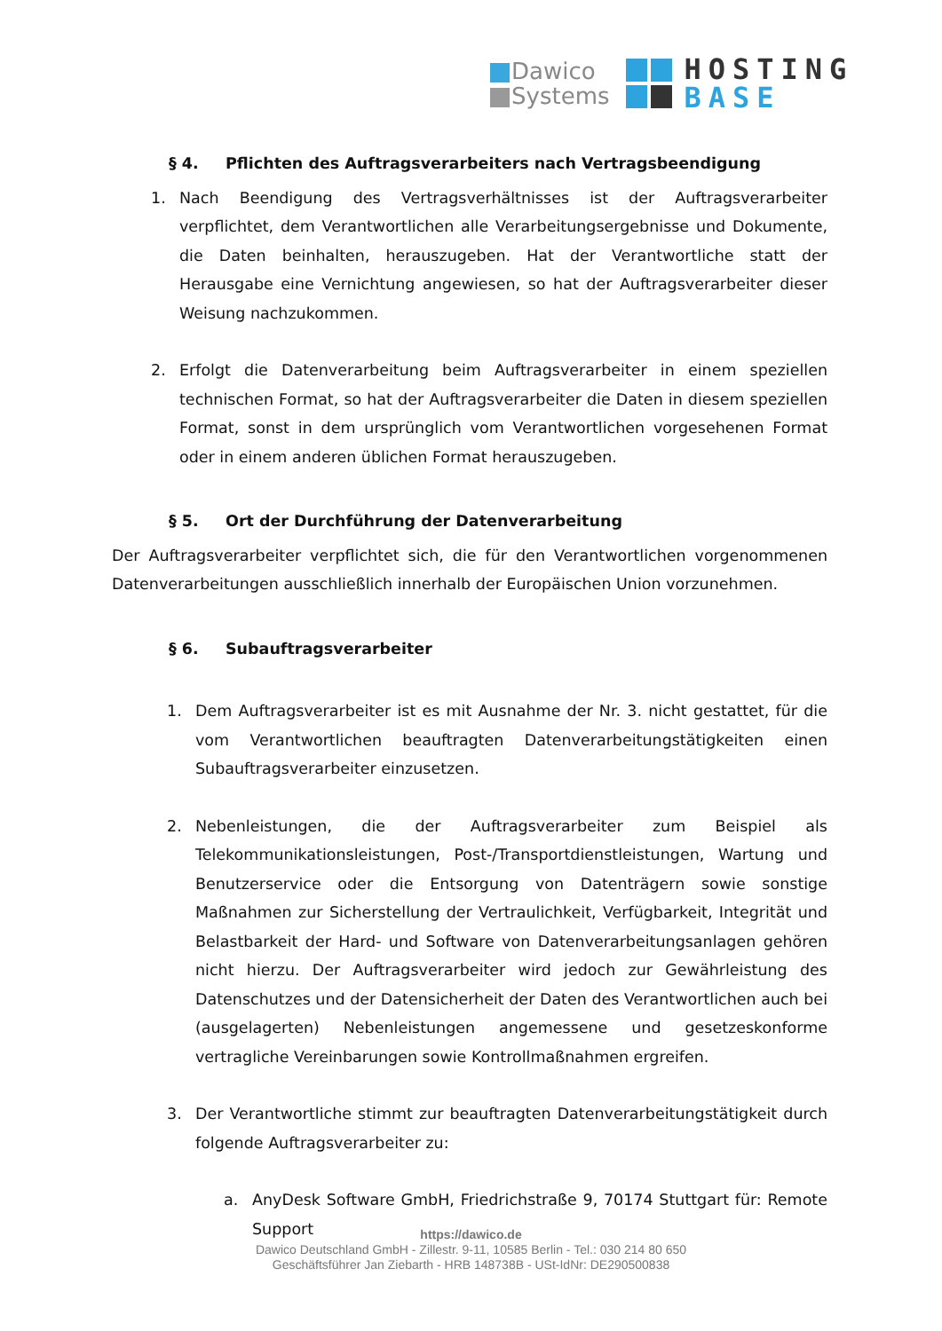Dawico
Systems
HOSTING
BASE
§ 4. Pflichten des Auftragsverarbeiters nach Vertragsbeendigung
1. Nach Beendigung des Vertragsverhältnisses ist der Auftragsverarbeiter verpflichtet, dem Verantwortlichen alle Verarbeitungsergebnisse und Dokumente, die Daten beinhalten, herauszugeben. Hat der Verantwortliche statt der Herausgabe eine Vernichtung angewiesen, so hat der Auftragsverarbeiter dieser Weisung nachzukommen.
2. Erfolgt die Datenverarbeitung beim Auftragsverarbeiter in einem speziellen technischen Format, so hat der Auftragsverarbeiter die Daten in diesem speziellen Format, sonst in dem ursprünglich vom Verantwortlichen vorgesehenen Format oder in einem anderen üblichen Format herauszugeben.
§ 5. Ort der Durchführung der Datenverarbeitung
Der Auftragsverarbeiter verpflichtet sich, die für den Verantwortlichen vorgenommenen Datenverarbeitungen ausschließlich innerhalb der Europäischen Union vorzunehmen.
§ 6. Subauftragsverarbeiter
1. Dem Auftragsverarbeiter ist es mit Ausnahme der Nr. 3. nicht gestattet, für die vom Verantwortlichen beauftragten Datenverarbeitungstätigkeiten einen Subauftragsverarbeiter einzusetzen.
2. Nebenleistungen, die der Auftragsverarbeiter zum Beispiel als Telekommunikationsleistungen, Post-/Transportdienstleistungen, Wartung und Benutzerservice oder die Entsorgung von Datenträgern sowie sonstige Maßnahmen zur Sicherstellung der Vertraulichkeit, Verfügbarkeit, Integrität und Belastbarkeit der Hard- und Software von Datenverarbeitungsanlagen gehören nicht hierzu. Der Auftragsverarbeiter wird jedoch zur Gewährleistung des Datenschutzes und der Datensicherheit der Daten des Verantwortlichen auch bei (ausgelagerten) Nebenleistungen angemessene und gesetzeskonforme vertragliche Vereinbarungen sowie Kontrollmaßnahmen ergreifen.
3. Der Verantwortliche stimmt zur beauftragten Datenverarbeitungstätigkeit durch folgende Auftragsverarbeiter zu:
a. AnyDesk Software GmbH, Friedrichstraße 9, 70174 Stuttgart für: Remote Support
https://dawico.de
Dawico Deutschland GmbH - Zillestr. 9-11, 10585 Berlin - Tel.: 030 214 80 650
Geschäftsführer Jan Ziebarth - HRB 148738B - USt-IdNr: DE290500838